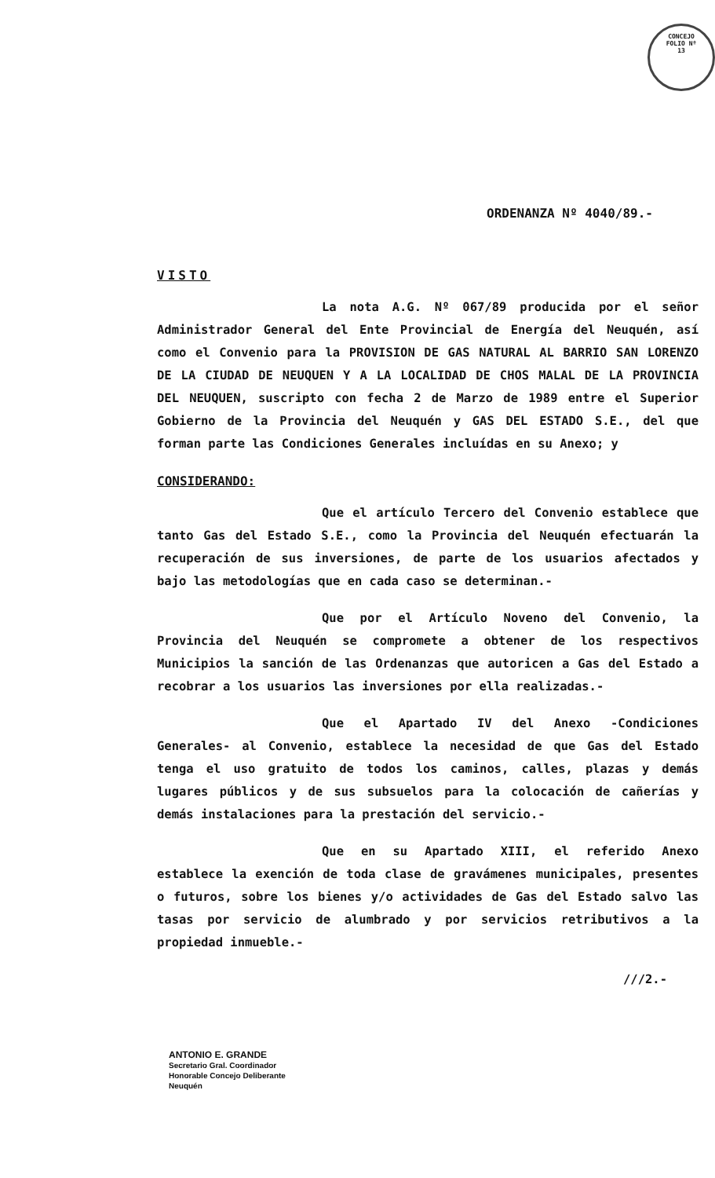CONCEJO
FOLIO Nº
13
ORDENANZA Nº 4040/89.-
VISTO
La nota A.G. Nº 067/89 producida por el señor Administrador General del Ente Provincial de Energía del Neuquén, así como el Convenio para la PROVISION DE GAS NATURAL AL BARRIO SAN LORENZO DE LA CIUDAD DE NEUQUEN Y A LA LOCALIDAD DE CHOS MALAL DE LA PROVINCIA DEL NEUQUEN, suscripto con fecha 2 de Marzo de 1989 entre el Superior Gobierno de la Provincia del Neuquén y GAS DEL ESTADO S.E., del que forman parte las Condiciones Generales incluídas en su Anexo; y
CONSIDERANDO:
Que el artículo Tercero del Convenio establece que tanto Gas del Estado S.E., como la Provincia del Neuquén efectuarán la recuperación de sus inversiones, de parte de los usuarios afectados y bajo las metodologías que en cada caso se determinan.-
Que por el Artículo Noveno del Convenio, la Provincia del Neuquén se compromete a obtener de los respectivos Municipios la sanción de las Ordenanzas que autoricen a Gas del Estado a recobrar a los usuarios las inversiones por ella realizadas.-
Que el Apartado IV del Anexo -Condiciones Generales- al Convenio, establece la necesidad de que Gas del Estado tenga el uso gratuito de todos los caminos, calles, plazas y demás lugares públicos y de sus subsuelos para la colocación de cañerías y demás instalaciones para la prestación del servicio.-
Que en su Apartado XIII, el referido Anexo establece la exención de toda clase de gravámenes municipales, presentes o futuros, sobre los bienes y/o actividades de Gas del Estado salvo las tasas por servicio de alumbrado y por servicios retributivos a la propiedad inmueble.-
///2.-
ANTONIO E. GRANDE
Secretario Gral. Coordinador
Honorable Concejo Deliberante
Neuquén